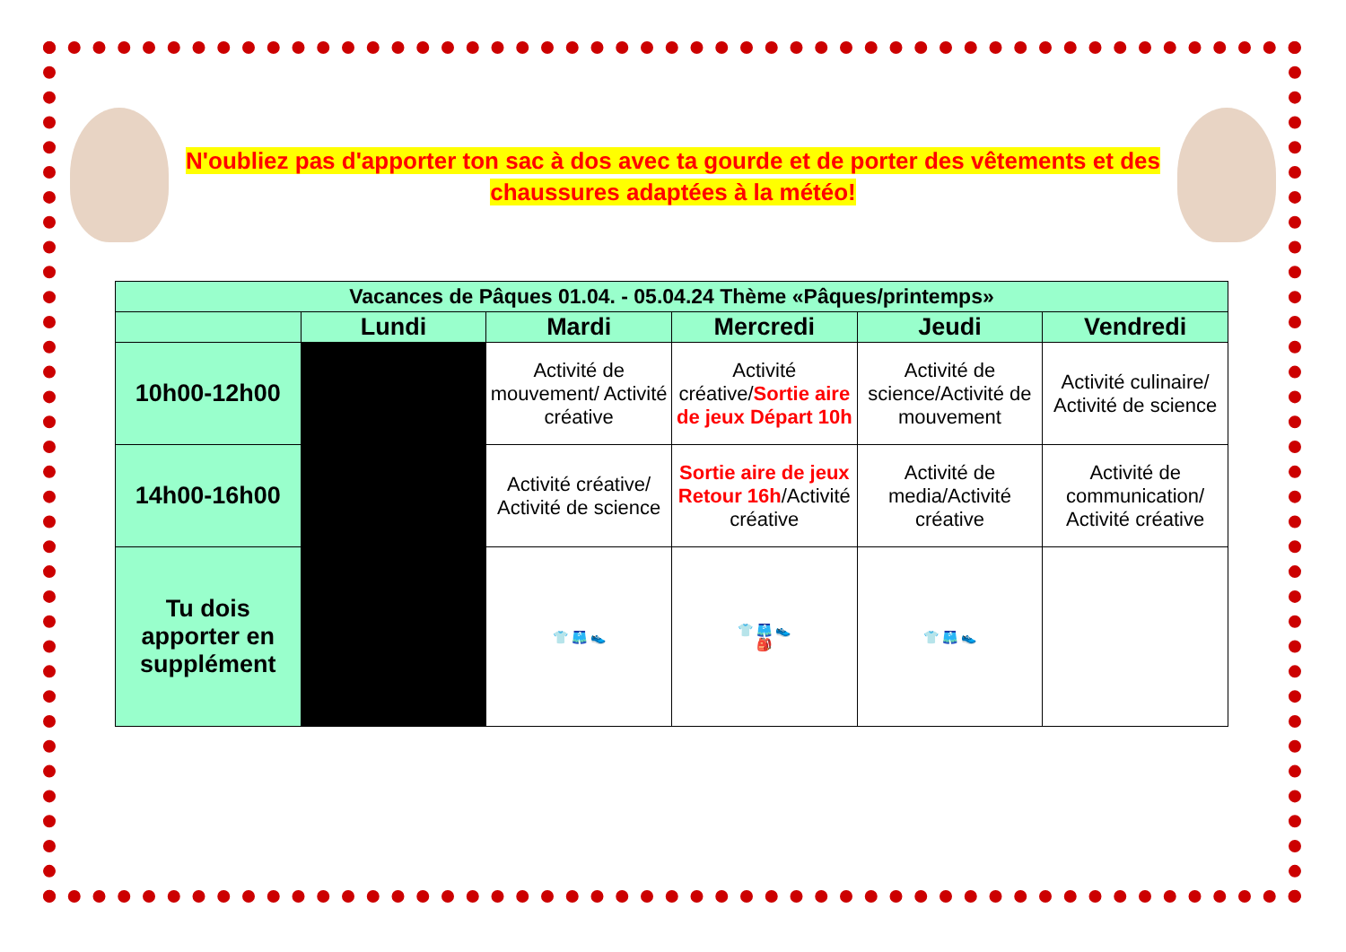N'oubliez pas d'apporter ton sac à dos avec ta gourde et de porter des vêtements et des chaussures adaptées à la météo!
| Vacances de Pâques 01.04. - 05.04.24 Thème «Pâques/printemps» | | | | | |
| --- | --- | --- | --- | --- | --- |
| | Lundi | Mardi | Mercredi | Jeudi | Vendredi |
| 10h00-12h00 | | Activité de mouvement/ Activité créative | Activité créative/ Sortie aire de jeux Départ 10h | Activité de science/Activité de mouvement | Activité culinaire/ Activité de science |
| 14h00-16h00 | | Activité créative/ Activité de science | Sortie aire de jeux Retour 16h /Activité créative | Activité de media/Activité créative | Activité de communication/ Activité créative |
| Tu dois apporter en supplément | | 👕 🩳 👟 | 👕 🩳 👟 🎒 | 👕 🩳 👟 | |